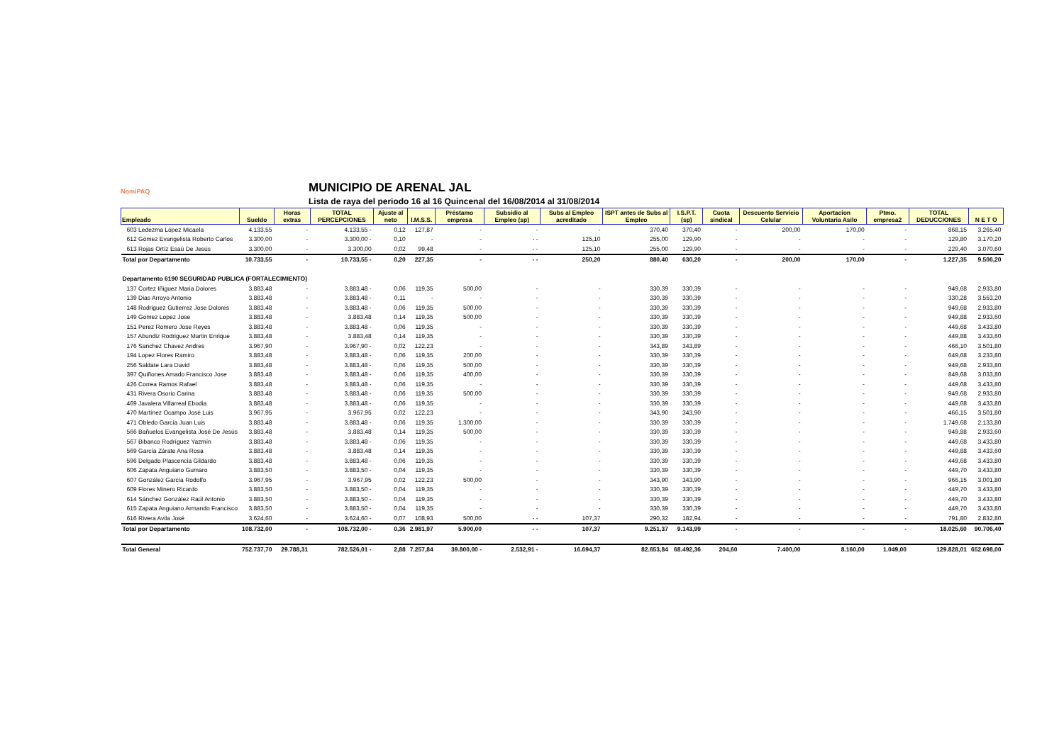NomiPAQ
MUNICIPIO DE ARENAL JAL
Lista de raya del periodo 16 al 16 Quincenal del 16/08/2014 al 31/08/2014
| Empleado | Sueldo | Horas extras | TOTAL PERCEPCIONES | Ajuste al neto | I.M.S.S. | Préstamo empresa | Subsidio al Empleo (sp) | Subs al Empleo acreditado | ISPT antes de Subs al Empleo | I.S.P.T. (sp) | Cuota sindical | Descuento Servicio Celular | Aportacion Voluntaria Asilo | Ptmo. empresa2 | TOTAL DEDUCCIONES | N E T O |
| --- | --- | --- | --- | --- | --- | --- | --- | --- | --- | --- | --- | --- | --- | --- | --- | --- |
| 603 Ledezma López Micaela | 4.133,55 | - | 4.133,55 - | 0,12 | 127,87 | - | - | - | 370,40 | 370,40 | - | 200,00 | 170,00 | - | 868,15 | 3.265,40 |
| 612 Gómez Evangelista Roberto Carlos | 3.300,00 | - | 3.300,00 - | 0,10 | - | - | - - | 125,10 | 255,00 | 129,90 | - | - | - | - | 129,80 | 3.170,20 |
| 613 Rojas Ortíz Esaú De Jesús | 3.300,00 | - | 3.300,00 | 0,02 | 99,48 | - | - - | 125,10 | 255,00 | 129,90 | - | - | - | - | 229,40 | 3.070,60 |
| Total por Departamento | 10.733,55 | - | 10.733,55 - | 0,20 | 227,35 | - | - - | 250,20 | 880,40 | 630,20 | - | 200,00 | 170,00 | - | 1.227,35 | 9.506,20 |
| Departamento 6190 SEGURIDAD PUBLICA (FORTALECIMIENTO) | | | | | | | | | | | | | | | | |
| 137 Cortez Iñiguez Maria Dolores | 3.883,48 | - | 3.883,48 - | 0,06 | 119,35 | 500,00 | - | - | 330,39 | 330,39 | - | - | - | - | 949,68 | 2.933,80 |
| 139 Dias Arroyo Antonio | 3.883,48 | - | 3.883,48 - | 0,11 | - | - | - | - | 330,39 | 330,39 | - | - | - | - | 330,28 | 3.553,20 |
| 148 Rodriguez Gutierrez Jose Dolores | 3.883,48 | - | 3.883,48 - | 0,06 | 119,35 | 500,00 | - | - | 330,39 | 330,39 | - | - | - | - | 949,68 | 2.933,80 |
| 149 Gomez Lopez Jose | 3.883,48 | - | 3.883,48 | 0,14 | 119,35 | 500,00 | - | - | 330,39 | 330,39 | - | - | - | - | 949,88 | 2.933,60 |
| 151 Perez Romero Jose Reyes | 3.883,48 | - | 3.883,48 - | 0,06 | 119,35 | - | - | - | 330,39 | 330,39 | - | - | - | - | 449,68 | 3.433,80 |
| 157 Abundiz Rodriguez Martin Enrique | 3.883,48 | - | 3.883,48 | 0,14 | 119,35 | - | - | - | 330,39 | 330,39 | - | - | - | - | 449,88 | 3.433,60 |
| 176 Sanchez Chavez Andres | 3.967,90 | - | 3.967,90 - | 0,02 | 122,23 | - | - | - | 343,89 | 343,89 | - | - | - | - | 466,10 | 3.501,80 |
| 194 Lopez Flores Ramiro | 3.883,48 | - | 3.883,48 - | 0,06 | 119,35 | 200,00 | - | - | 330,39 | 330,39 | - | - | - | - | 649,68 | 3.233,80 |
| 256 Saldate Lara David | 3.883,48 | - | 3.883,48 - | 0,06 | 119,35 | 500,00 | - | - | 330,39 | 330,39 | - | - | - | - | 949,68 | 2.933,80 |
| 397 Quiñones Amado Francisco Jose | 3.883,48 | - | 3.883,48 - | 0,06 | 119,35 | 400,00 | - | - | 330,39 | 330,39 | - | - | - | - | 849,68 | 3.033,80 |
| 426 Correa Ramos Rafael | 3.883,48 | - | 3.883,48 - | 0,06 | 119,35 | - | - | - | 330,39 | 330,39 | - | - | - | - | 449,68 | 3.433,80 |
| 431 Rivera Osorio Carina | 3.883,48 | - | 3.883,48 - | 0,06 | 119,35 | 500,00 | - | - | 330,39 | 330,39 | - | - | - | - | 949,68 | 2.933,80 |
| 469 Javalera Villarreal Ebodia | 3.883,48 | - | 3.883,48 - | 0,06 | 119,35 | - | - | - | 330,39 | 330,39 | - | - | - | - | 449,68 | 3.433,80 |
| 470 Martínez Ocampo José Luis | 3.967,95 | - | 3.967,95 | 0,02 | 122,23 | - | - | - | 343,90 | 343,90 | - | - | - | - | 466,15 | 3.501,80 |
| 471 Obledo García Juan Luis | 3.883,48 | - | 3.883,48 - | 0,06 | 119,35 | 1.300,00 | - | - | 330,39 | 330,39 | - | - | - | - | 1.749,68 | 2.133,80 |
| 566 Bañuelos Evangelista José De Jesús | 3.883,48 | - | 3.883,48 | 0,14 | 119,35 | 500,00 | - | - | 330,39 | 330,39 | - | - | - | - | 949,88 | 2.933,60 |
| 567 Bibanco Rodríguez Yazmín | 3.883,48 | - | 3.883,48 - | 0,06 | 119,35 | - | - | - | 330,39 | 330,39 | - | - | - | - | 449,68 | 3.433,80 |
| 569 García Zárate Ana Rosa | 3.883,48 | - | 3.883,48 | 0,14 | 119,35 | - | - | - | 330,39 | 330,39 | - | - | - | - | 449,88 | 3.433,60 |
| 596 Delgado Plascencia Gildardo | 3.883,48 | - | 3.883,48 - | 0,06 | 119,35 | - | - | - | 330,39 | 330,39 | - | - | - | - | 449,68 | 3.433,80 |
| 606 Zapata Anguiano Gumaro | 3.883,50 | - | 3.883,50 - | 0,04 | 119,35 | - | - | - | 330,39 | 330,39 | - | - | - | - | 449,70 | 3.433,80 |
| 607 González García Rodolfo | 3.967,95 | - | 3.967,95 | 0,02 | 122,23 | 500,00 | - | - | 343,90 | 343,90 | - | - | - | - | 966,15 | 3.001,80 |
| 609 Flores Minero Ricardo | 3.883,50 | - | 3.883,50 - | 0,04 | 119,35 | - | - | - | 330,39 | 330,39 | - | - | - | - | 449,70 | 3.433,80 |
| 614 Sánchez González Raúl Antonio | 3.883,50 | - | 3.883,50 - | 0,04 | 119,35 | - | - | - | 330,39 | 330,39 | - | - | - | - | 449,70 | 3.433,80 |
| 615 Zapata Anguiano Armando Francisco | 3.883,50 | - | 3.883,50 - | 0,04 | 119,35 | - | - | - | 330,39 | 330,39 | - | - | - | - | 449,70 | 3.433,80 |
| 616 Rivera Avila José | 3.624,60 | - | 3.624,60 - | 0,07 | 108,93 | 500,00 | - - | 107,37 | 290,32 | 182,94 | - | - | - | - | 791,80 | 2.832,80 |
| Total por Departamento | 108.732,00 | - | 108.732,00 - | 0,36 | 2.981,97 | 5.900,00 | - - | 107,37 | 9.251,37 | 9.143,99 | - | - | - | - | 18.025,60 | 90.706,40 |
| Total General | 752.737,70 | 29.788,31 | 782.526,01 - | 2,88 | 7.257,84 | 39.800,00 - | 2.532,91 - | 16.694,37 | 82.653,84 | 68.492,36 | 204,60 | 7.400,00 | 8.160,00 | 1.049,00 | 129.828,01 | 652.698,00 |